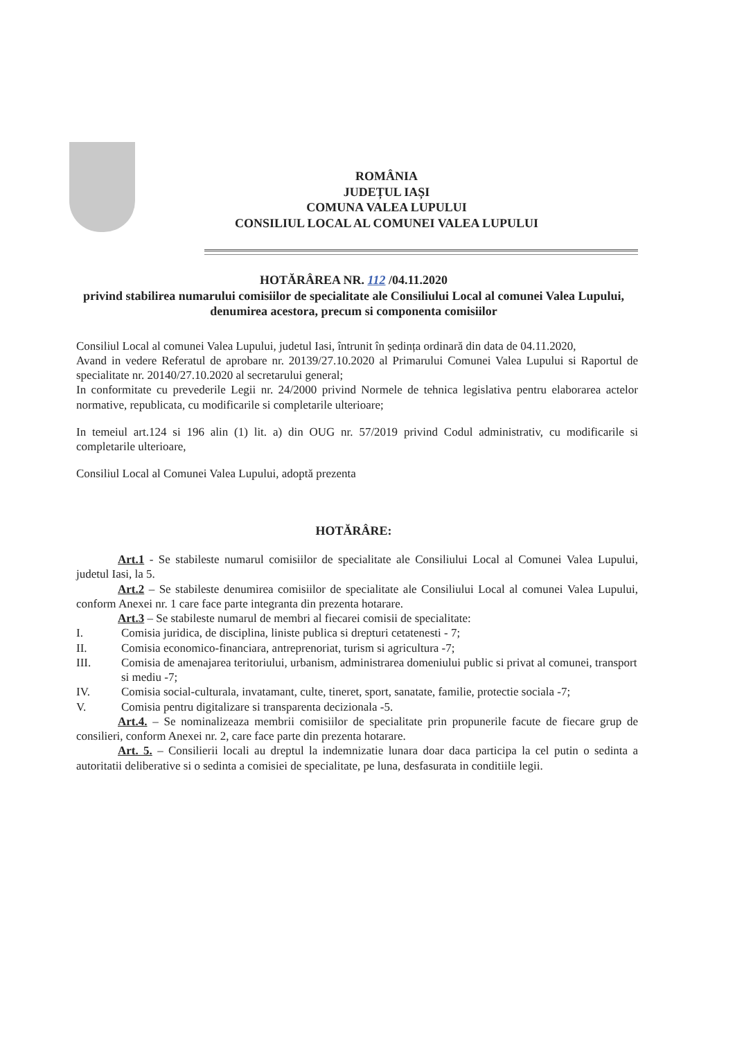ROMÂNIA
JUDEȚUL IAȘI
COMUNA VALEA LUPULUI
CONSILIUL LOCAL AL COMUNEI VALEA LUPULUI
HOTĂRÂREA NR. 112 /04.11.2020
privind stabilirea numarului comisiilor de specialitate ale Consiliului Local al comunei Valea Lupului, denumirea acestora, precum si componenta comisiilor
Consiliul Local al comunei Valea Lupului, judetul Iasi, întrunit în ședința ordinară din data de 04.11.2020,
Avand in vedere Referatul de aprobare nr. 20139/27.10.2020 al Primarului Comunei Valea Lupului si Raportul de specialitate nr. 20140/27.10.2020 al secretarului general;
In conformitate cu prevederile Legii nr. 24/2000 privind Normele de tehnica legislativa pentru elaborarea actelor normative, republicata, cu modificarile si completarile ulterioare;
In temeiul art.124 si 196 alin (1) lit. a) din OUG nr. 57/2019 privind Codul administrativ, cu modificarile si completarile ulterioare,
Consiliul Local al Comunei Valea Lupului, adoptă prezenta
HOTĂRÂRE:
Art.1 - Se stabileste numarul comisiilor de specialitate ale Consiliului Local al Comunei Valea Lupului, judetul Iasi, la 5.
Art.2 – Se stabileste denumirea comisiilor de specialitate ale Consiliului Local al comunei Valea Lupului, conform Anexei nr. 1 care face parte integranta din prezenta hotarare.
Art.3 – Se stabileste numarul de membri al fiecarei comisii de specialitate:
I. Comisia juridica, de disciplina, liniste publica si drepturi cetatenesti - 7;
II. Comisia economico-financiara, antreprenoriat, turism si agricultura -7;
III. Comisia de amenajarea teritoriului, urbanism, administrarea domeniului public si privat al comunei, transport si mediu -7;
IV. Comisia social-culturala, invatamant, culte, tineret, sport, sanatate, familie, protectie sociala -7;
V. Comisia pentru digitalizare si transparenta decizionala -5.
Art.4. – Se nominalizeaza membrii comisiilor de specialitate prin propunerile facute de fiecare grup de consilieri, conform Anexei nr. 2, care face parte din prezenta hotarare.
Art. 5. – Consilierii locali au dreptul la indemnizatie lunara doar daca participa la cel putin o sedinta a autoritatii deliberative si o sedinta a comisiei de specialitate, pe luna, desfasurata in conditiile legii.